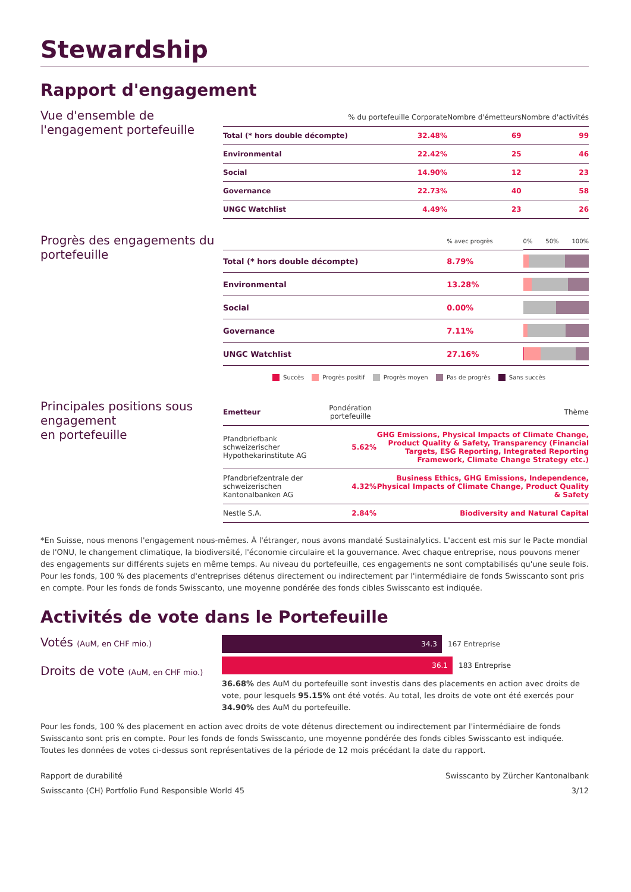Stewardship
Rapport d'engagement
Vue d'ensemble de l'engagement portefeuille
| | % du portefeuille Corporate | Nombre d'émetteurs | Nombre d'activités |
| --- | --- | --- | --- |
| Total (* hors double décompte) | 32.48% | 69 | 99 |
| Environmental | 22.42% | 25 | 46 |
| Social | 14.90% | 12 | 23 |
| Governance | 22.73% | 40 | 58 |
| UNGC Watchlist | 4.49% | 23 | 26 |
Progrès des engagements du portefeuille
| | % avec progrès | 0% 50% 100% |
| --- | --- | --- |
| Total (* hors double décompte) | 8.79% | |
| Environmental | 13.28% | |
| Social | 0.00% | |
| Governance | 7.11% | |
| UNGC Watchlist | 27.16% | |
Succès Progrès positif Progrès moyen Pas de progrès Sans succès
Principales positions sous engagement
en portefeuille
| Emetteur | Pondération portefeuille | Thème |
| --- | --- | --- |
| Pfandbriefbank schweizerischer Hypothekarinstitute AG | 5.62% | GHG Emissions, Physical Impacts of Climate Change, Product Quality & Safety, Transparency (Financial Targets, ESG Reporting, Integrated Reporting Framework, Climate Change Strategy etc.) |
| Pfandbriefzentrale der schweizerischen Kantonalbanken AG | 4.32% | Business Ethics, GHG Emissions, Independence, Physical Impacts of Climate Change, Product Quality & Safety |
| Nestle S.A. | 2.84% | Biodiversity and Natural Capital |
*En Suisse, nous menons l'engagement nous-mêmes. À l'étranger, nous avons mandaté Sustainalytics. L'accent est mis sur le Pacte mondial de l'ONU, le changement climatique, la biodiversité, l'économie circulaire et la gouvernance. Avec chaque entreprise, nous pouvons mener des engagements sur différents sujets en même temps. Au niveau du portefeuille, ces engagements ne sont comptabilisés qu'une seule fois.
Pour les fonds, 100 % des placements d'entreprises détenus directement ou indirectement par l'intermédiaire de fonds Swisscanto sont pris en compte. Pour les fonds de fonds Swisscanto, une moyenne pondérée des fonds cibles Swisscanto est indiquée.
Activités de vote dans le Portefeuille
Votés (AuM, en CHF mio.)
Droits de vote (AuM, en CHF mio.)
34.3
167 Entreprise
36.1
183 Entreprise
36.68% des AuM du portefeuille sont investis dans des placements en action avec droits de vote, pour lesquels 95.15% ont été votés. Au total, les droits de vote ont été exercés pour 34.90% des AuM du portefeuille.
Pour les fonds, 100 % des placement en action avec droits de vote détenus directement ou indirectement par l'intermédiaire de fonds Swisscanto sont pris en compte. Pour les fonds de fonds Swisscanto, une moyenne pondérée des fonds cibles Swisscanto est indiquée. Toutes les données de votes ci-dessus sont représentatives de la période de 12 mois précédant la date du rapport.
Rapport de durabilité
Swisscanto (CH) Portfolio Fund Responsible World 45
Swisscanto by Zürcher Kantonalbank
3/12